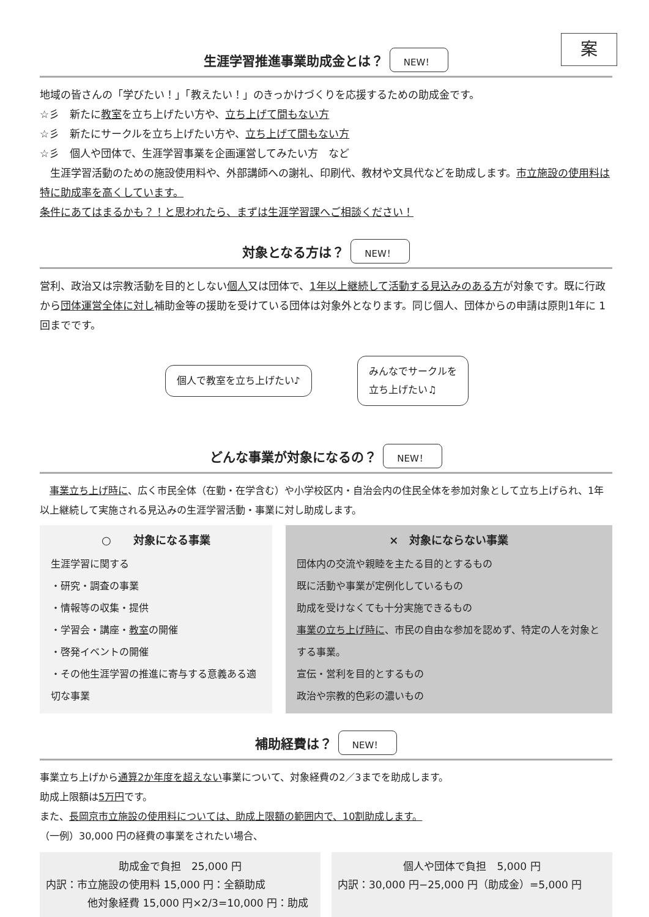案
生涯学習推進事業助成金とは？ NEW！
地域の皆さんの「学びたい！」「教えたい！」のきっかけづくりを応援するための助成金です。
☆彡　新たに教室を立ち上げたい方や、立ち上げて間もない方
☆彡　新たにサークルを立ち上げたい方や、立ち上げて間もない方
☆彡　個人や団体で、生涯学習事業を企画運営してみたい方　など
　生涯学習活動のための施設使用料や、外部講師への謝礼、印刷代、教材や文具代などを助成します。市立施設の使用料は特に助成率を高くしています。
条件にあてはまるかも？！と思われたら、まずは生涯学習課へご相談ください！
対象となる方は？ NEW！
営利、政治又は宗教活動を目的としない個人又は団体で、1年以上継続して活動する見込みのある方が対象です。既に行政から団体運営全体に対し補助金等の援助を受けている団体は対象外となります。同じ個人、団体からの申請は原則1年に 1 回までです。
個人で教室を立ち上げたい♪
みんなでサークルを
立ち上げたい♫
どんな事業が対象になるの？ NEW！
　事業立ち上げ時に、広く市民全体（在勤・在学含む）や小学校区内・自治会内の住民全体を参加対象として立ち上げられ、1年以上継続して実施される見込みの生涯学習活動・事業に対し助成します。
○　　対象になる事業
生涯学習に関する
・研究・調査の事業
・情報等の収集・提供
・学習会・講座・教室の開催
・啓発イベントの開催
・その他生涯学習の推進に寄与する意義ある適切な事業
×　対象にならない事業
団体内の交流や親睦を主たる目的とするもの
既に活動や事業が定例化しているもの
助成を受けなくても十分実施できるもの
事業の立ち上げ時に、市民の自由な参加を認めず、特定の人を対象とする事業。
宣伝・営利を目的とするもの
政治や宗教的色彩の濃いもの
補助経費は？ NEW！
事業立ち上げから通算2か年度を超えない事業について、対象経費の2／3までを助成します。
助成上限額は5万円です。
また、長岡京市立施設の使用料については、助成上限額の範囲内で、10割助成します。
（一例）30,000 円の経費の事業をされたい場合、
助成金で負担　25,000 円内訳：市立施設の使用料 15,000 円：全額助成
　　　　他対象経費 15,000 円×2/3=10,000 円：助成
個人や団体で負担　5,000 円内訳：30,000 円−25,000 円（助成金）=5,000 円